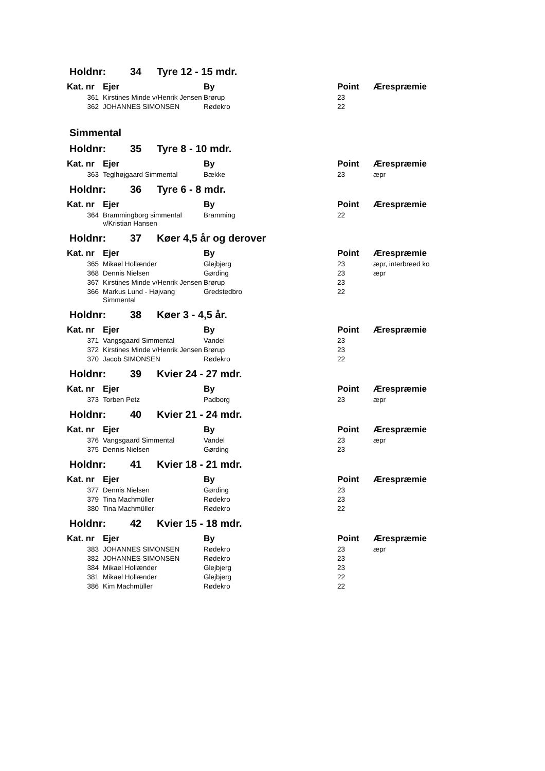Holdnr: 34 Tyre 12 - 15 mdr.
| Kat. nr | Ejer | By | Point | Ærespræmie |
| --- | --- | --- | --- | --- |
| 361 | Kirstines Minde v/Henrik Jensen | Brørup | 23 | |
| 362 | JOHANNES SIMONSEN | Rødekro | 22 | |
Simmental
Holdnr: 35 Tyre 8 - 10 mdr.
| Kat. nr | Ejer | By | Point | Ærespræmie |
| --- | --- | --- | --- | --- |
| 363 | Teglhøjgaard Simmental | Bække | 23 | æpr |
Holdnr: 36 Tyre 6 - 8 mdr.
| Kat. nr | Ejer | By | Point | Ærespræmie |
| --- | --- | --- | --- | --- |
| 364 | Brammingborg simmental v/Kristian Hansen | Bramming | 22 | |
Holdnr: 37 Køer 4,5 år og derover
| Kat. nr | Ejer | By | Point | Ærespræmie |
| --- | --- | --- | --- | --- |
| 365 | Mikael Hollænder | Glejbjerg | 23 | æpr, interbreed ko |
| 368 | Dennis Nielsen | Gørding | 23 | æpr |
| 367 | Kirstines Minde v/Henrik Jensen | Brørup | 23 | |
| 366 | Markus Lund - Højvang Simmental | Gredstedbro | 22 | |
Holdnr: 38 Køer 3 - 4,5 år.
| Kat. nr | Ejer | By | Point | Ærespræmie |
| --- | --- | --- | --- | --- |
| 371 | Vangsgaard Simmental | Vandel | 23 | |
| 372 | Kirstines Minde v/Henrik Jensen | Brørup | 23 | |
| 370 | Jacob SIMONSEN | Rødekro | 22 | |
Holdnr: 39 Kvier 24 - 27 mdr.
| Kat. nr | Ejer | By | Point | Ærespræmie |
| --- | --- | --- | --- | --- |
| 373 | Torben Petz | Padborg | 23 | æpr |
Holdnr: 40 Kvier 21 - 24 mdr.
| Kat. nr | Ejer | By | Point | Ærespræmie |
| --- | --- | --- | --- | --- |
| 376 | Vangsgaard Simmental | Vandel | 23 | æpr |
| 375 | Dennis Nielsen | Gørding | 23 | |
Holdnr: 41 Kvier 18 - 21 mdr.
| Kat. nr | Ejer | By | Point | Ærespræmie |
| --- | --- | --- | --- | --- |
| 377 | Dennis Nielsen | Gørding | 23 | |
| 379 | Tina Machmüller | Rødekro | 23 | |
| 380 | Tina Machmüller | Rødekro | 22 | |
Holdnr: 42 Kvier 15 - 18 mdr.
| Kat. nr | Ejer | By | Point | Ærespræmie |
| --- | --- | --- | --- | --- |
| 383 | JOHANNES SIMONSEN | Rødekro | 23 | æpr |
| 382 | JOHANNES SIMONSEN | Rødekro | 23 | |
| 384 | Mikael Hollænder | Glejbjerg | 23 | |
| 381 | Mikael Hollænder | Glejbjerg | 22 | |
| 386 | Kim Machmüller | Rødekro | 22 | |